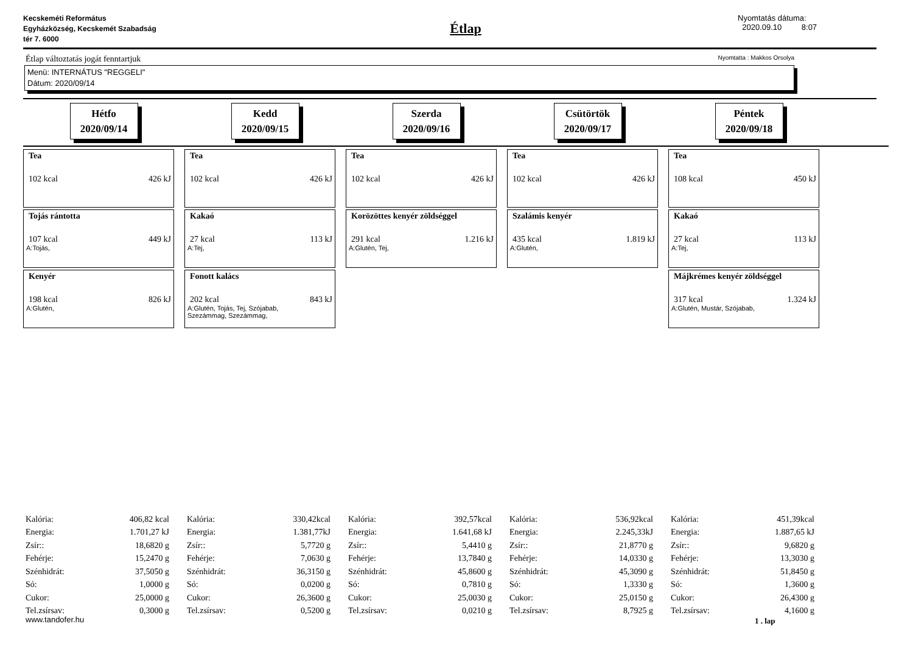Kecskeméti Református
Egyházközség, Kecskemét Szabadság
tér 7. 6000
Étlap
Nyomtatás dátuma:
2020.09.10 8:07
Étlap változtatás jogát fenntartjuk Nyomtatta : Makkos Orsolya
Menü: INTERNÁTUS "REGGELI"
Dátum: 2020/09/14
Hétfo
2020/09/14
Kedd
2020/09/15
Szerda
2020/09/16
Csütörtök
2020/09/17
Péntek
2020/09/18
Tea
102 kcal 426 kJ
Tojás rántotta
107 kcal 449 kJ
A:Tojás,
Kenyér
198 kcal 826 kJ
A:Glutén,
Tea
102 kcal 426 kJ
Kakaó
27 kcal 113 kJ
A:Tej,
Fonott kalács
202 kcal 843 kJ
A:Glutén, Tojás, Tej, Szójabab,
Szezámmag, Szezámmag,
Tea
102 kcal 426 kJ
Korözöttes kenyér zöldséggel
291 kcal 1.216 kJ
A:Glutén, Tej,
Tea
102 kcal 426 kJ
Szalámis kenyér
435 kcal 1.819 kJ
A:Glutén,
Tea
108 kcal 450 kJ
Kakaó
27 kcal 113 kJ
A:Tej,
Májkrémes kenyér zöldséggel
317 kcal 1.324 kJ
A:Glutén, Mustár, Szójabab,
| Kalória: | 406,82 kcal |
| Energia: | 1.701,27 kJ |
| Zsír:: | 18,6820 g |
| Fehérje: | 15,2470 g |
| Szénhidrát: | 37,5050 g |
| Só: | 1,0000 g |
| Cukor: | 25,0000 g |
| Tel.zsírsav: | 0,3000 g |
| Kalória: | 330,42kcal |
| Energia: | 1.381,77kJ |
| Zsír:: | 5,7720 g |
| Fehérje: | 7,0630 g |
| Szénhidrát: | 36,3150 g |
| Só: | 0,0200 g |
| Cukor: | 26,3600 g |
| Tel.zsírsav: | 0,5200 g |
| Kalória: | 392,57kcal |
| Energia: | 1.641,68 kJ |
| Zsír:: | 5,4410 g |
| Fehérje: | 13,7840 g |
| Szénhidrát: | 45,8600 g |
| Só: | 0,7810 g |
| Cukor: | 25,0030 g |
| Tel.zsírsav: | 0,0210 g |
| Kalória: | 536,92kcal |
| Energia: | 2.245,33kJ |
| Zsír:: | 21,8770 g |
| Fehérje: | 14,0330 g |
| Szénhidrát: | 45,3090 g |
| Só: | 1,3330 g |
| Cukor: | 25,0150 g |
| Tel.zsírsav: | 8,7925 g |
| Kalória: | 451,39kcal |
| Energia: | 1.887,65 kJ |
| Zsír:: | 9,6820 g |
| Fehérje: | 13,3030 g |
| Szénhidrát: | 51,8450 g |
| Só: | 1,3600 g |
| Cukor: | 26,4300 g |
| Tel.zsírsav: | 4,1600 g |
www.tandofer.hu 1 . lap